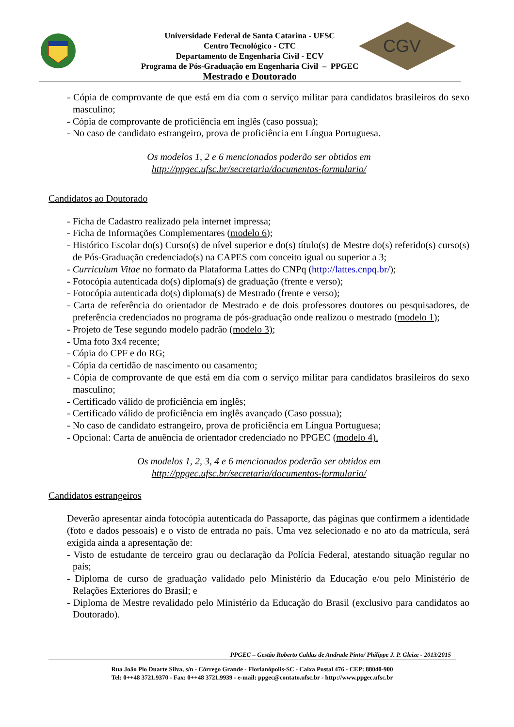CGV
Universidade Federal de Santa Catarina - UFSC
Centro Tecnológico - CTC
Departamento de Engenharia Civil - ECV
Programa de Pós-Graduação em Engenharia Civil – PPGEC
Mestrado e Doutorado
- Cópia de comprovante de que está em dia com o serviço militar para candidatos brasileiros do sexo masculino;
- Cópia de comprovante de proficiência em inglês (caso possua);
- No caso de candidato estrangeiro, prova de proficiência em Língua Portuguesa.
Os modelos 1, 2 e 6 mencionados poderão ser obtidos em
http://ppgec.ufsc.br/secretaria/documentos-formulario/
Candidatos ao Doutorado
- Ficha de Cadastro realizado pela internet impressa;
- Ficha de Informações Complementares (modelo 6);
- Histórico Escolar do(s) Curso(s) de nível superior e do(s) título(s) de Mestre do(s) referido(s) curso(s) de Pós-Graduação credenciado(s) na CAPES com conceito igual ou superior a 3;
- Curriculum Vitae no formato da Plataforma Lattes do CNPq (http://lattes.cnpq.br/);
- Fotocópia autenticada do(s) diploma(s) de graduação (frente e verso);
- Fotocópia autenticada do(s) diploma(s) de Mestrado (frente e verso);
- Carta de referência do orientador de Mestrado e de dois professores doutores ou pesquisadores, de preferência credenciados no programa de pós-graduação onde realizou o mestrado (modelo 1);
- Projeto de Tese segundo modelo padrão (modelo 3);
- Uma foto 3x4 recente;
- Cópia do CPF e do RG;
- Cópia da certidão de nascimento ou casamento;
- Cópia de comprovante de que está em dia com o serviço militar para candidatos brasileiros do sexo masculino;
- Certificado válido de proficiência em inglês;
- Certificado válido de proficiência em inglês avançado (Caso possua);
- No caso de candidato estrangeiro, prova de proficiência em Língua Portuguesa;
- Opcional: Carta de anuência de orientador credenciado no PPGEC (modelo 4).
Os modelos 1, 2, 3, 4 e 6 mencionados poderão ser obtidos em
http://ppgec.ufsc.br/secretaria/documentos-formulario/
Candidatos estrangeiros
Deverão apresentar ainda fotocópia autenticada do Passaporte, das páginas que confirmem a identidade (foto e dados pessoais) e o visto de entrada no país. Uma vez selecionado e no ato da matrícula, será exigida ainda a apresentação de:
- Visto de estudante de terceiro grau ou declaração da Polícia Federal, atestando situação regular no país;
- Diploma de curso de graduação validado pelo Ministério da Educação e/ou pelo Ministério de Relações Exteriores do Brasil; e
- Diploma de Mestre revalidado pelo Ministério da Educação do Brasil (exclusivo para candidatos ao Doutorado).
PPGEC – Gestão Roberto Caldas de Andrade Pinto/ Philippe J. P. Gleize - 2013/2015
Rua João Pio Duarte Silva, s/n - Córrego Grande - Florianópolis-SC - Caixa Postal 476 - CEP: 88040-900
Tel: 0++48 3721.9370 - Fax: 0++48 3721.9939 - e-mail: ppgec@contato.ufsc.br - http://www.ppgec.ufsc.br